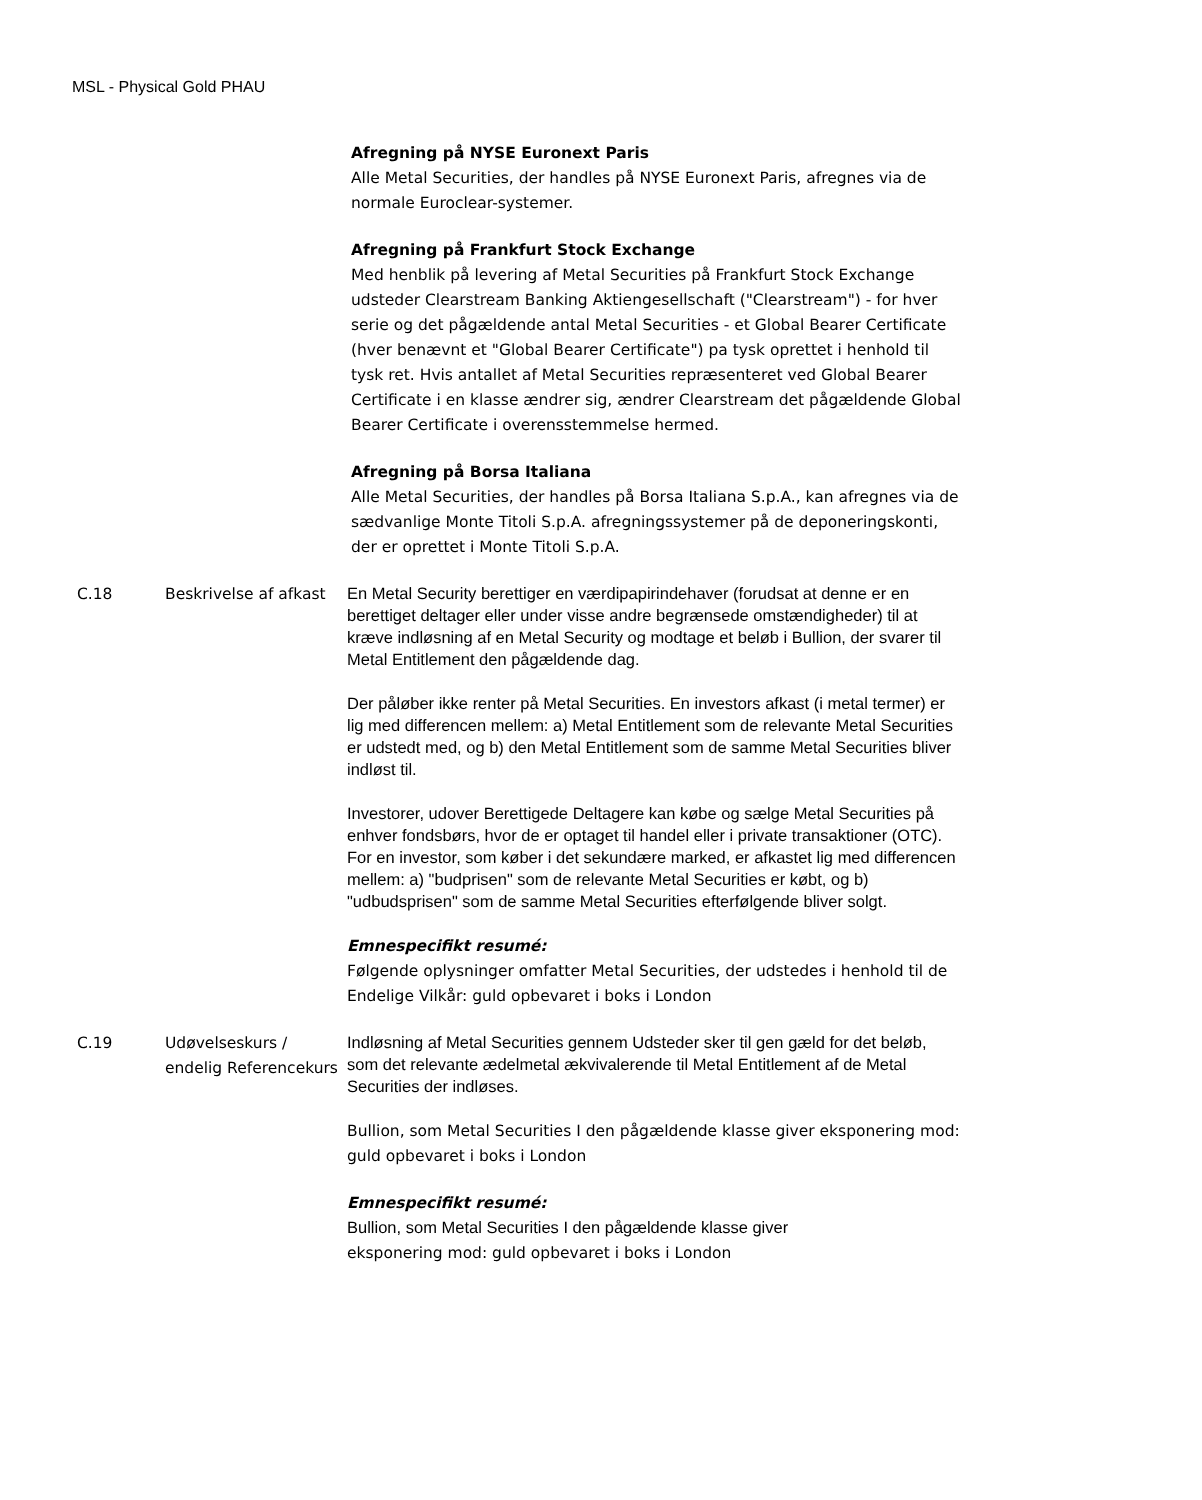MSL - Physical Gold PHAU
| | | Afregning på NYSE Euronext Paris Alle Metal Securities, der handles på NYSE Euronext Paris, afregnes via de normale Euroclear-systemer. Afregning på Frankfurt Stock Exchange Med henblik på levering af Metal Securities på Frankfurt Stock Exchange udsteder Clearstream Banking Aktiengesellschaft ("Clearstream") - for hver serie og det pågældende antal Metal Securities - et Global Bearer Certificate (hver benævnt et "Global Bearer Certificate") pa tysk oprettet i henhold til tysk ret. Hvis antallet af Metal Securities repræsenteret ved Global Bearer Certificate i en klasse ændrer sig, ændrer Clearstream det pågældende Global Bearer Certificate i overensstemmelse hermed. Afregning på Borsa Italiana Alle Metal Securities, der handles på Borsa Italiana S.p.A., kan afregnes via de sædvanlige Monte Titoli S.p.A. afregningssystemer på de deponeringskonti, der er oprettet i Monte Titoli S.p.A. |
| C.18 | Beskrivelse af afkast | En Metal Security berettiger en værdipapirindehaver (forudsat at denne er en berettiget deltager eller under visse andre begrænsede omstændigheder) til at kræve indløsning af en Metal Security og modtage et beløb i Bullion, der svarer til Metal Entitlement den pågældende dag. Der påløber ikke renter på Metal Securities. En investors afkast (i metal termer) er lig med differencen mellem: a) Metal Entitlement som de relevante Metal Securities er udstedt med, og b) den Metal Entitlement som de samme Metal Securities bliver indløst til. Investorer, udover Berettigede Deltagere kan købe og sælge Metal Securities på enhver fondsbørs, hvor de er optaget til handel eller i private transaktioner (OTC). For en investor, som køber i det sekundære marked, er afkastet lig med differencen mellem: a) "budprisen" som de relevante Metal Securities er købt, og b) "udbudsprisen" som de samme Metal Securities efterfølgende bliver solgt. Emnespecifikt resumé: Følgende oplysninger omfatter Metal Securities, der udstedes i henhold til de Endelige Vilkår: guld opbevaret i boks i London |
| C.19 | Udøvelseskurs / endelig Referencekurs | Indløsning af Metal Securities gennem Udsteder sker til gen gæld for det beløb, som det relevante ædelmetal ækvivalerende til Metal Entitlement af de Metal Securities der indløses. Bullion, som Metal Securities I den pågældende klasse giver eksponering mod: guld opbevaret i boks i London Emnespecifikt resumé: Bullion, som Metal Securities I den pågældende klasse giver eksponering mod: guld opbevaret i boks i London |